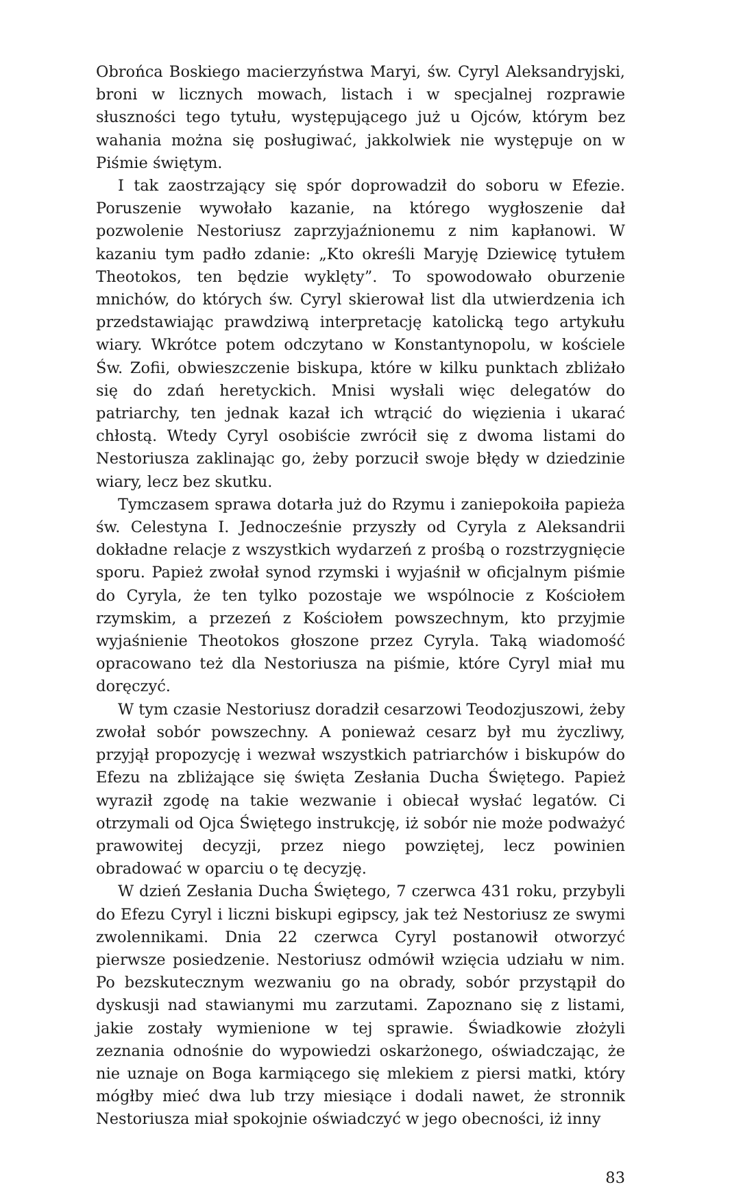Obrońca Boskiego macierzyństwa Maryi, św. Cyryl Aleksandryjski, broni w licznych mowach, listach i w specjalnej rozprawie słuszności tego tytułu, występującego już u Ojców, którym bez wahania można się posługiwać, jakkolwiek nie występuje on w Piśmie świętym.
I tak zaostrzający się spór doprowadził do soboru w Efezie. Poruszenie wywołało kazanie, na którego wygłoszenie dał pozwolenie Nestoriusz zaprzyjaźnionemu z nim kapłanowi. W kazaniu tym padło zdanie: „Kto określi Maryję Dziewicę tytułem Theotokos, ten będzie wyklęty”. To spowodowało oburzenie mnichów, do których św. Cyryl skierował list dla utwierdzenia ich przedstawiając prawdziwą interpretację katolicką tego artykułu wiary. Wkrótce potem odczytano w Konstantynopolu, w kościele Św. Zofii, obwieszczenie biskupa, które w kilku punktach zbliżało się do zdań heretyckich. Mnisi wysłali więc delegatów do patriarchy, ten jednak kazał ich wtrącić do więzienia i ukarać chłostą. Wtedy Cyryl osobiście zwrócił się z dwoma listami do Nestoriusza zaklinając go, żeby porzucił swoje błędy w dziedzinie wiary, lecz bez skutku.
Tymczasem sprawa dotarła już do Rzymu i zaniepokoiła papieża św. Celestyna I. Jednocześnie przyszły od Cyryla z Aleksandrii dokładne relacje z wszystkich wydarzeń z prośbą o rozstrzygnięcie sporu. Papież zwołał synod rzymski i wyjaśnił w oficjalnym piśmie do Cyryla, że ten tylko pozostaje we wspólnocie z Kościołem rzymskim, a przezeń z Kościołem powszechnym, kto przyjmie wyjaśnienie Theotokos głoszone przez Cyryla. Taką wiadomość opracowano też dla Nestoriusza na piśmie, które Cyryl miał mu doręczyć.
W tym czasie Nestoriusz doradził cesarzowi Teodozjuszowi, żeby zwołał sobór powszechny. A ponieważ cesarz był mu życzliwy, przyjął propozycję i wezwał wszystkich patriarchów i biskupów do Efezu na zbliżające się święta Zesłania Ducha Świętego. Papież wyraził zgodę na takie wezwanie i obiecał wysłać legatów. Ci otrzymali od Ojca Świętego instrukcję, iż sobór nie może podważyć prawowitej decyzji, przez niego powziętej, lecz powinien obradować w oparciu o tę decyzję.
W dzień Zesłania Ducha Świętego, 7 czerwca 431 roku, przybyli do Efezu Cyryl i liczni biskupi egipscy, jak też Nestoriusz ze swymi zwolennikami. Dnia 22 czerwca Cyryl postanowił otworzyć pierwsze posiedzenie. Nestoriusz odmówił wzięcia udziału w nim. Po bezskutecznym wezwaniu go na obrady, sobór przystąpił do dyskusji nad stawianymi mu zarzutami. Zapoznano się z listami, jakie zostały wymienione w tej sprawie. Świadkowie złożyli zeznania odnośnie do wypowiedzi oskarżonego, oświadczając, że nie uznaje on Boga karmiącego się mlekiem z piersi matki, który mógłby mieć dwa lub trzy miesiące i dodali nawet, że stronnik Nestoriusza miał spokojnie oświadczyć w jego obecności, iż inny
83